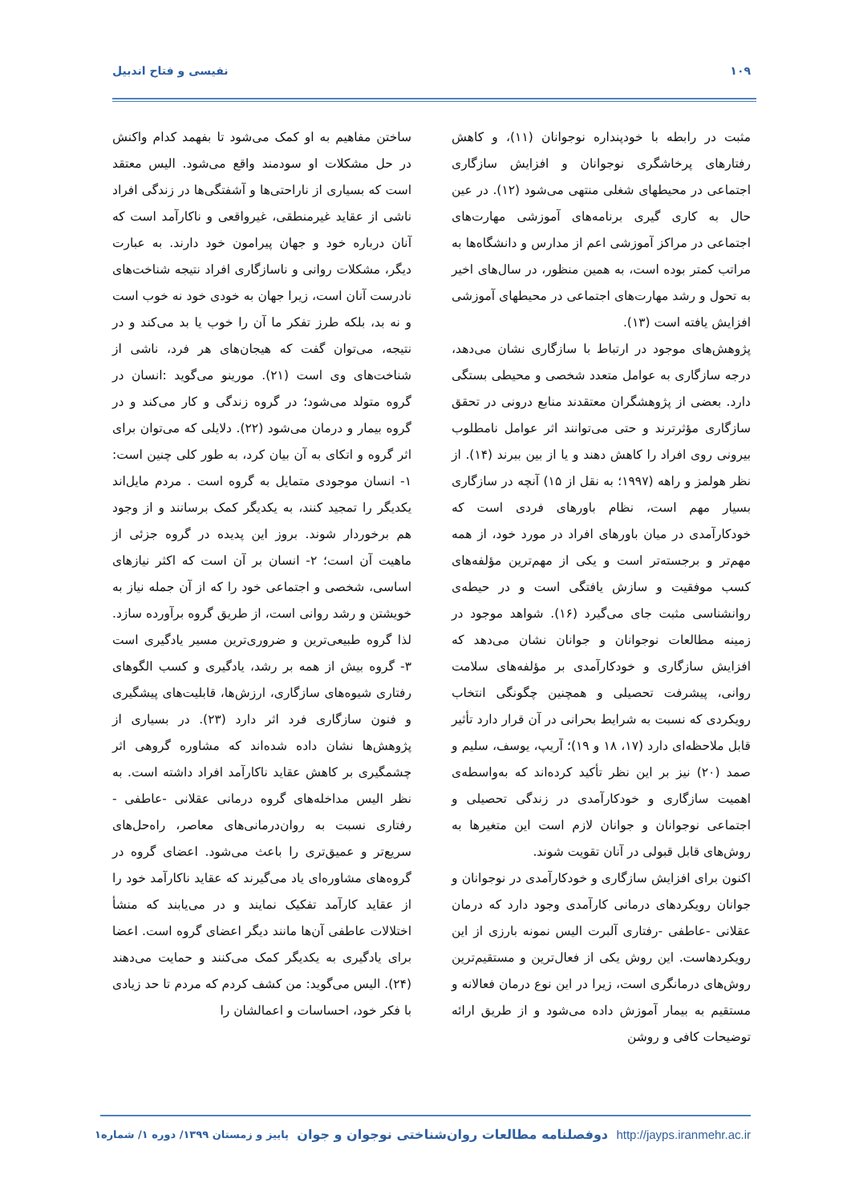۱۰۹ نفیسی و فتاح اندبیل
مثبت در رابطه با خودپنداره نوجوانان (۱۱)، و کاهش رفتارهای پرخاشگری نوجوانان و افزایش سازگاری اجتماعی در محیطهای شغلی منتهی می‌شود (۱۲). در عین حال به کاری گیری برنامه‌های آموزشی مهارت‌های اجتماعی در مراکز آموزشی اعم از مدارس و دانشگاه‌ها به مراتب کمتر بوده است، به همین منظور، در سال‌های اخیر به تحول و رشد مهارت‌های اجتماعی در محیطهای آموزشی افزایش یافته است (۱۳).
پژوهش‌های موجود در ارتباط با سازگاری نشان می‌دهد، درجه سازگاری به عوامل متعدد شخصی و محیطی بستگی دارد. بعضی از پژوهشگران معتقدند منابع درونی در تحقق سازگاری مؤثرترند و حتی می‌توانند اثر عوامل نامطلوب بیرونی روی افراد را کاهش دهند و یا از بین ببرند (۱۴). از نظر هولمز و راهه (۱۹۹۷؛ به نقل از ۱۵) آنچه در سازگاری بسیار مهم است، نظام باورهای فردی است که خودکارآمدی در میان باورهای افراد در مورد خود، از همه مهم‌تر و برجسته‌تر است و یکی از مهم‌ترین مؤلفه‌های کسب موفقیت و سازش یافتگی است و در حیطه‌ی روانشناسی مثبت جای می‌گیرد (۱۶). شواهد موجود در زمینه مطالعات نوجوانان و جوانان نشان می‌دهد که افزایش سازگاری و خودکارآمدی بر مؤلفه‌های سلامت روانی، پیشرفت تحصیلی و همچنین چگونگی انتخاب رویکردی که نسبت به شرایط بحرانی در آن قرار دارد تأثیر قابل ملاحظه‌ای دارد (۱۷، ۱۸ و ۱۹)؛ آریپ، یوسف، سلیم و صمد (۲۰) نیز بر این نظر تأکید کرده‌اند که به‌واسطه‌ی اهمیت سازگاری و خودکارآمدی در زندگی تحصیلی و اجتماعی نوجوانان و جوانان لازم است این متغیرها به روش‌های قابل قبولی در آنان تقویت شوند.
اکنون برای افزایش سازگاری و خودکارآمدی در نوجوانان و جوانان رویکردهای درمانی کارآمدی وجود دارد که درمان عقلانی -عاطفی -رفتاری آلبرت الیس نمونه بارزی از این رویکردهاست. این روش یکی از فعال‌ترین و مستقیم‌ترین روش‌های درمانگری است، زیرا در این نوع درمان فعالانه و مستقیم به بیمار آموزش داده می‌شود و از طریق ارائه توضیحات کافی و روشن
ساختن مفاهیم به او کمک می‌شود تا بفهمد کدام واکنش در حل مشکلات او سودمند واقع می‌شود. الیس معتقد است که بسیاری از ناراحتی‌ها و آشفتگی‌ها در زندگی افراد ناشی از عقاید غیرمنطقی، غیرواقعی و ناکارآمد است که آنان درباره خود و جهان پیرامون خود دارند. به عبارت دیگر، مشکلات روانی و ناسازگاری افراد نتیجه شناخت‌های نادرست آنان است، زیرا جهان به خودی خود نه خوب است و نه بد، بلکه طرز تفکر ما آن را خوب یا بد می‌کند و در نتیجه، می‌توان گفت که هیجان‌های هر فرد، ناشی از شناخت‌های وی است (۲۱). مورینو می‌گوید :انسان در گروه متولد می‌شود؛ در گروه زندگی و کار می‌کند و در گروه بیمار و درمان می‌شود (۲۲). دلایلی که می‌توان برای اثر گروه و اتکای به آن بیان کرد، به طور کلی چنین است: ۱- انسان موجودی متمایل به گروه است . مردم مایل‌اند یکدیگر را تمجید کنند، به یکدیگر کمک برسانند و از وجود هم برخوردار شوند. بروز این پدیده در گروه جزئی از ماهیت آن است؛ ۲- انسان بر آن است که اکثر نیازهای اساسی، شخصی و اجتماعی خود را که از آن جمله نیاز به خویشتن و رشد روانی است، از طریق گروه برآورده سازد. لذا گروه طبیعی‌ترین و ضروری‌ترین مسیر یادگیری است ۳- گروه بیش از همه بر رشد، یادگیری و کسب الگوهای رفتاری شیوه‌های سازگاری، ارزش‌ها، قابلیت‌های پیشگیری و فنون سازگاری فرد اثر دارد (۲۳). در بسیاری از پژوهش‌ها نشان داده شده‌اند که مشاوره گروهی اثر چشمگیری بر کاهش عقاید ناکارآمد افراد داشته است. به نظر الیس مداخله‌های گروه درمانی عقلانی -عاطفی - رفتاری نسبت به روان‌درمانی‌های معاصر، راه‌حل‌های سریع‌تر و عمیق‌تری را باعث می‌شود. اعضای گروه در گروه‌های مشاوره‌ای یاد می‌گیرند که عقاید ناکارآمد خود را از عقاید کارآمد تفکیک نمایند و در می‌یابند که منشأ اختلالات عاطفی آن‌ها مانند دیگر اعضای گروه است. اعضا برای یادگیری به یکدیگر کمک می‌کنند و حمایت می‌دهند (۲۴). الیس می‌گوید: من کشف کردم که مردم تا حد زیادی با فکر خود، احساسات و اعمالشان را
http://jayps.iranmehr.ac.ir دوفصلنامه مطالعات روان‌شناختی نوجوان و جوان پاییز و زمستان ۱۳۹۹/ دوره ۱/ شماره۱